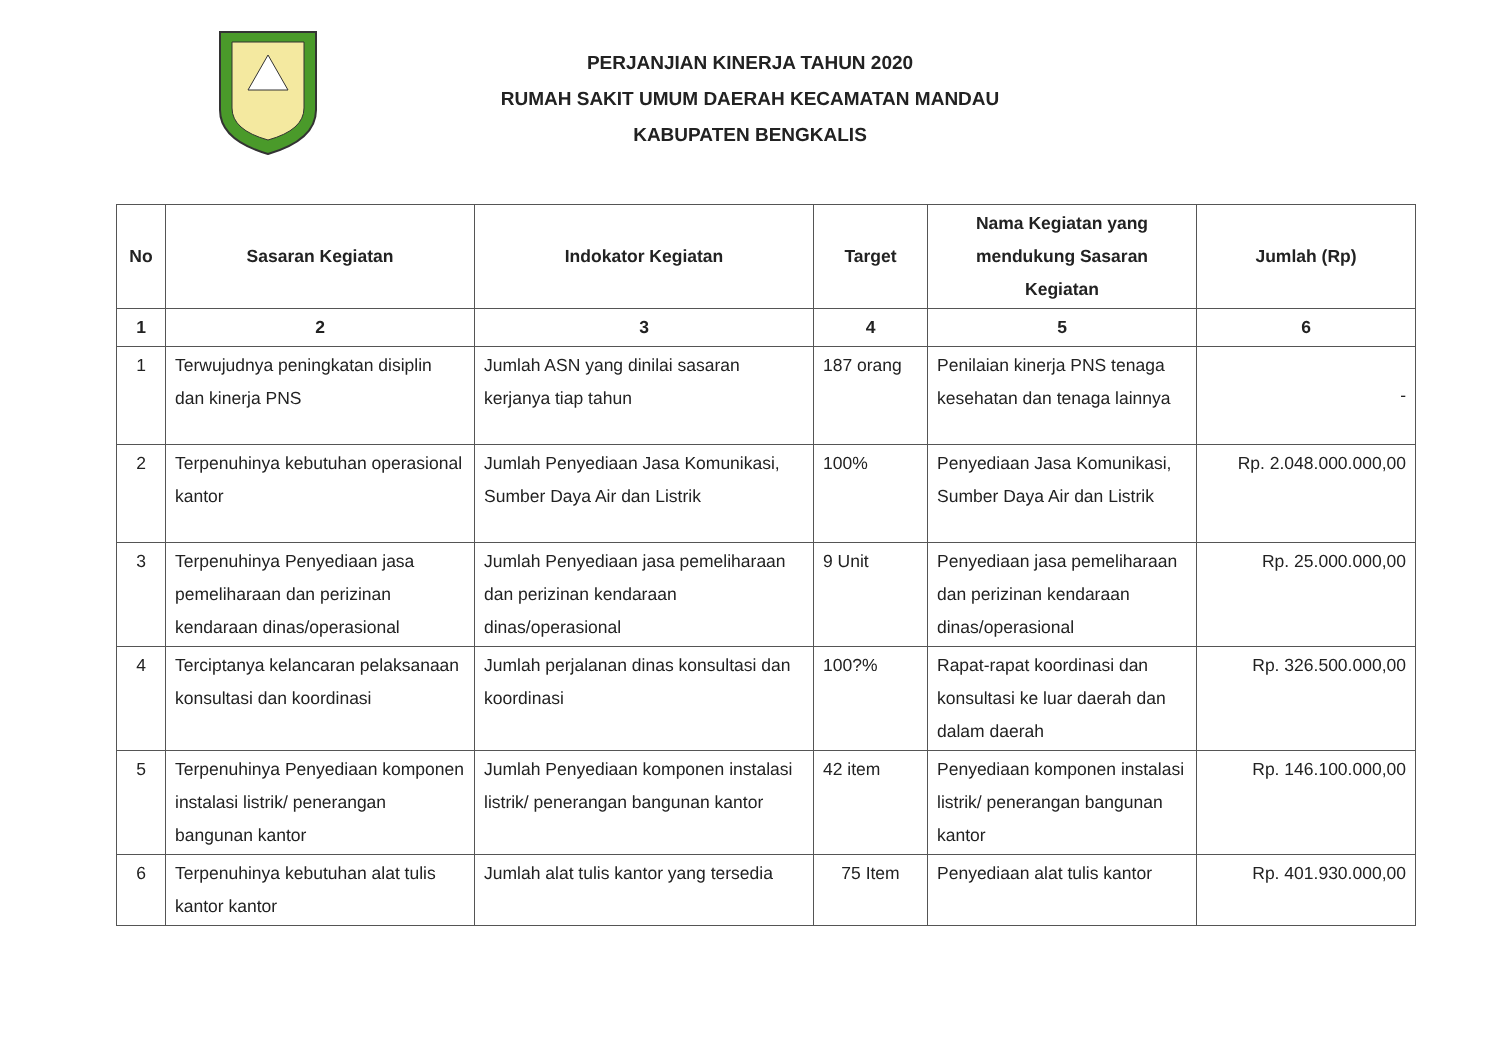PERJANJIAN KINERJA TAHUN 2020
RUMAH SAKIT UMUM DAERAH KECAMATAN MANDAU
KABUPATEN BENGKALIS
| No | Sasaran Kegiatan | Indokator Kegiatan | Target | Nama Kegiatan yang mendukung Sasaran Kegiatan | Jumlah (Rp) |
| --- | --- | --- | --- | --- | --- |
| 1 | 2 | 3 | 4 | 5 | 6 |
| 1 | Terwujudnya peningkatan disiplin dan kinerja PNS | Jumlah ASN yang dinilai sasaran kerjanya tiap tahun | 187 orang | Penilaian kinerja PNS tenaga kesehatan dan tenaga lainnya | - |
| 2 | Terpenuhinya kebutuhan operasional kantor | Jumlah Penyediaan Jasa Komunikasi, Sumber Daya Air dan Listrik | 100% | Penyediaan Jasa Komunikasi, Sumber Daya Air dan Listrik | Rp. 2.048.000.000,00 |
| 3 | Terpenuhinya Penyediaan jasa pemeliharaan dan perizinan kendaraan dinas/operasional | Jumlah Penyediaan jasa pemeliharaan dan perizinan kendaraan dinas/operasional | 9 Unit | Penyediaan jasa pemeliharaan dan perizinan kendaraan dinas/operasional | Rp. 25.000.000,00 |
| 4 | Terciptanya kelancaran pelaksanaan konsultasi dan koordinasi | Jumlah perjalanan dinas konsultasi dan koordinasi | 100?% | Rapat-rapat koordinasi dan konsultasi ke luar daerah dan dalam daerah | Rp. 326.500.000,00 |
| 5 | Terpenuhinya Penyediaan komponen instalasi listrik/ penerangan bangunan kantor | Jumlah Penyediaan komponen instalasi listrik/ penerangan bangunan kantor | 42 item | Penyediaan komponen instalasi listrik/ penerangan bangunan kantor | Rp. 146.100.000,00 |
| 6 | Terpenuhinya kebutuhan alat tulis kantor kantor | Jumlah alat tulis kantor yang tersedia | 75 Item | Penyediaan alat tulis kantor | Rp. 401.930.000,00 |